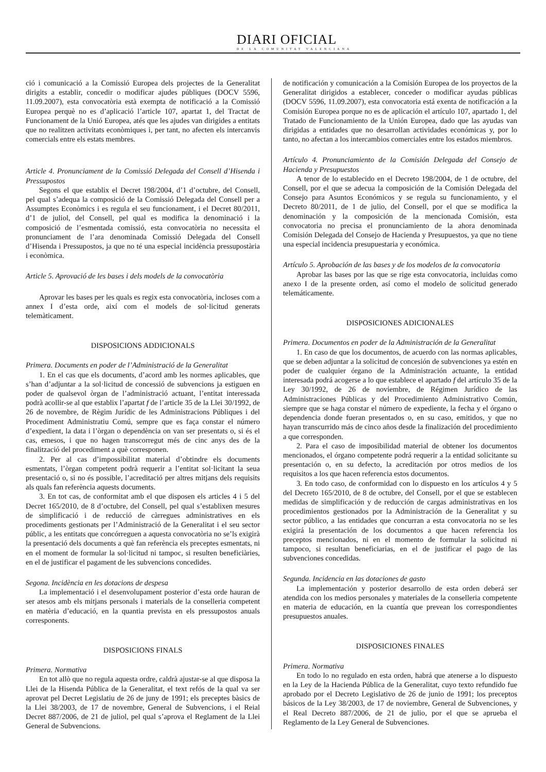DIARI OFICIAL
DE LA COMUNITAT VALENCIANA
ció i comunicació a la Comissió Europea dels projectes de la Generalitat dirigits a establir, concedir o modificar ajudes públiques (DOCV 5596, 11.09.2007), esta convocatòria està exempta de notificació a la Comissió Europea perquè no es d’aplicació l’article 107, apartat 1, del Tractat de Funcionament de la Unió Europea, atés que les ajudes van dirigides a entitats que no realitzen activitats econòmiques i, per tant, no afecten els intercanvis comercials entre els estats membres.
Article 4. Pronunciament de la Comissió Delegada del Consell d’Hisenda i Pressupostos
Segons el que establix el Decret 198/2004, d’1 d’octubre, del Consell, pel qual s’adequa la composició de la Comissió Delegada del Consell per a Assumptes Econòmics i es regula el seu funcionament, i el Decret 80/2011, d’1 de juliol, del Consell, pel qual es modifica la denominació i la composició de l’esmentada comissió, esta convocatòria no necessita el pronunciament de l’ara denominada Comissió Delegada del Consell d’Hisenda i Pressupostos, ja que no té una especial incidència pressupostària i econòmica.
Article 5. Aprovació de les bases i dels models de la convocatòria
Aprovar les bases per les quals es regix esta convocatòria, incloses com a annex I d’esta orde, així com el models de sol·licitud generats telemàticament.
DISPOSICIONS ADDICIONALS
Primera. Documents en poder de l’Administració de la Generalitat
1. En el cas que els documents, d’acord amb les normes aplicables, que s’han d’adjuntar a la sol·licitud de concessió de subvencions ja estiguen en poder de qualsevol òrgan de l’administració actuant, l’entitat interessada podrà acollir-se al que establix l’apartat f de l’article 35 de la Llei 30/1992, de 26 de novembre, de Règim Jurídic de les Administracions Públiques i del Procediment Administratiu Comú, sempre que es faça constar el número d’expedient, la data i l’òrgan o dependència on van ser presentats o, si és el cas, emesos, i que no hagen transcorregut més de cinc anys des de la finalització del procediment a què corresponen.
2. Per al cas d’impossibilitat material d’obtindre els documents esmentats, l’òrgan competent podrà requerir a l’entitat sol·licitant la seua presentació o, si no és possible, l’acreditació per altres mitjans dels requisits als quals fan referència aquests documents.
3. En tot cas, de conformitat amb el que disposen els articles 4 i 5 del Decret 165/2010, de 8 d’octubre, del Consell, pel qual s’establixen mesures de simplificació i de reducció de càrregues administratives en els procediments gestionats per l’Administració de la Generalitat i el seu sector públic, a les entitats que concórreguen a aquesta convocatòria no se’ls exigirà la presentació dels documents a què fan referència els preceptes esmentats, ni en el moment de formular la sol·licitud ni tampoc, si resulten beneficiàries, en el de justificar el pagament de les subvencions concedides.
Segona. Incidència en les dotacions de despesa
La implementació i el desenvolupament posterior d’esta orde hauran de ser atesos amb els mitjans personals i materials de la conselleria competent en matèria d’educació, en la quantia prevista en els pressupostos anuals corresponents.
DISPOSICIONS FINALS
Primera. Normativa
En tot allò que no regula aquesta ordre, caldrà ajustar-se al que disposa la Llei de la Hisenda Pública de la Generalitat, el text refós de la qual va ser aprovat pel Decret Legislatiu de 26 de juny de 1991; els preceptes bàsics de la Llei 38/2003, de 17 de novembre, General de Subvencions, i el Reial Decret 887/2006, de 21 de juliol, pel qual s’aprova el Reglament de la Llei General de Subvencions.
de notificación y comunicación a la Comisión Europea de los proyectos de la Generalitat dirigidos a establecer, conceder o modificar ayudas públicas (DOCV 5596, 11.09.2007), esta convocatoria está exenta de notificación a la Comisión Europea porque no es de aplicación el artículo 107, apartado 1, del Tratado de Funcionamiento de la Unión Europea, dado que las ayudas van dirigidas a entidades que no desarrollan actividades económicas y, por lo tanto, no afectan a los intercambios comerciales entre los estados miembros.
Artículo 4. Pronunciamiento de la Comisión Delegada del Consejo de Hacienda y Presupuestos
A tenor de lo establecido en el Decreto 198/2004, de 1 de octubre, del Consell, por el que se adecua la composición de la Comisión Delegada del Consejo para Asuntos Económicos y se regula su funcionamiento, y el Decreto 80/2011, de 1 de julio, del Consell, por el que se modifica la denominación y la composición de la mencionada Comisión, esta convocatoria no precisa el pronunciamiento de la ahora denominada Comisión Delegada del Consejo de Hacienda y Presupuestos, ya que no tiene una especial incidencia presupuestaria y económica.
Artículo 5. Aprobación de las bases y de los modelos de la convocatoria
Aprobar las bases por las que se rige esta convocatoria, incluidas como anexo I de la presente orden, así como el modelo de solicitud generado telemáticamente.
DISPOSICIONES ADICIONALES
Primera. Documentos en poder de la Administración de la Generalitat
1. En caso de que los documentos, de acuerdo con las normas aplicables, que se deben adjuntar a la solicitud de concesión de subvenciones ya estén en poder de cualquier órgano de la Administración actuante, la entidad interesada podrá acogerse a lo que establece el apartado f del artículo 35 de la Ley 30/1992, de 26 de noviembre, de Régimen Jurídico de las Administraciones Públicas y del Procedimiento Administrativo Común, siempre que se haga constar el número de expediente, la fecha y el órgano o dependencia donde fueran presentados o, en su caso, emitidos, y que no hayan transcurrido más de cinco años desde la finalización del procedimiento a que corresponden.
2. Para el caso de imposibilidad material de obtener los documentos mencionados, el órgano competente podrá requerir a la entidad solicitante su presentación o, en su defecto, la acreditación por otros medios de los requisitos a los que hacen referencia estos documentos.
3. En todo caso, de conformidad con lo dispuesto en los artículos 4 y 5 del Decreto 165/2010, de 8 de octubre, del Consell, por el que se establecen medidas de simplificación y de reducción de cargas administrativas en los procedimientos gestionados por la Administración de la Generalitat y su sector público, a las entidades que concurran a esta convocatoria no se les exigirá la presentación de los documentos a que hacen referencia los preceptos mencionados, ni en el momento de formular la solicitud ni tampoco, si resultan beneficiarias, en el de justificar el pago de las subvenciones concedidas.
Segunda. Incidencia en las dotaciones de gasto
La implementación y posterior desarrollo de esta orden deberá ser atendida con los medios personales y materiales de la conselleria competente en materia de educación, en la cuantía que prevean los correspondientes presupuestos anuales.
DISPOSICIONES FINALES
Primera. Normativa
En todo lo no regulado en esta orden, habrá que atenerse a lo dispuesto en la Ley de la Hacienda Pública de la Generalitat, cuyo texto refundido fue aprobado por el Decreto Legislativo de 26 de junio de 1991; los preceptos básicos de la Ley 38/2003, de 17 de noviembre, General de Subvenciones, y el Real Decreto 887/2006, de 21 de julio, por el que se aprueba el Reglamento de la Ley General de Subvenciones.